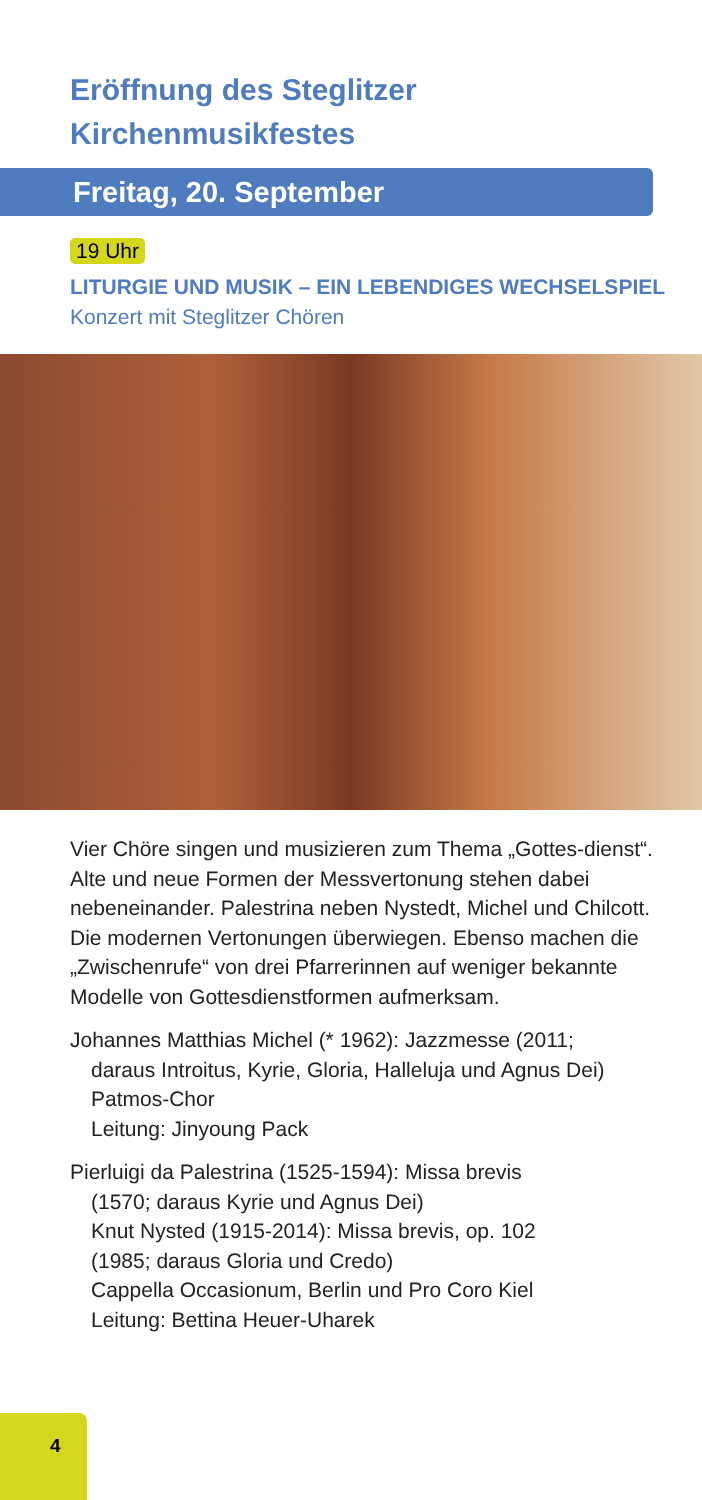Eröffnung des Steglitzer
Kirchenmusikfestes
Freitag, 20. September
19 Uhr
LITURGIE UND MUSIK – EIN LEBENDIGES WECHSELSPIEL
Konzert mit Steglitzer Chören
Vier Chöre singen und musizieren zum Thema „Gottes-dienst“. Alte und neue Formen der Messvertonung stehen dabei nebeneinander. Palestrina neben Nystedt, Michel und Chilcott. Die modernen Vertonungen überwiegen. Ebenso machen die „Zwischenrufe“ von drei Pfarrerinnen auf weniger bekannte Modelle von Gottesdienstformen aufmerksam.
Johannes Matthias Michel (* 1962): Jazzmesse (2011;
daraus Introitus, Kyrie, Gloria, Halleluja und Agnus Dei)
Patmos-Chor
Leitung: Jinyoung Pack
Pierluigi da Palestrina (1525-1594): Missa brevis
(1570; daraus Kyrie und Agnus Dei)
Knut Nysted (1915-2014): Missa brevis, op. 102
(1985; daraus Gloria und Credo)
Cappella Occasionum, Berlin und Pro Coro Kiel
Leitung: Bettina Heuer-Uharek
4